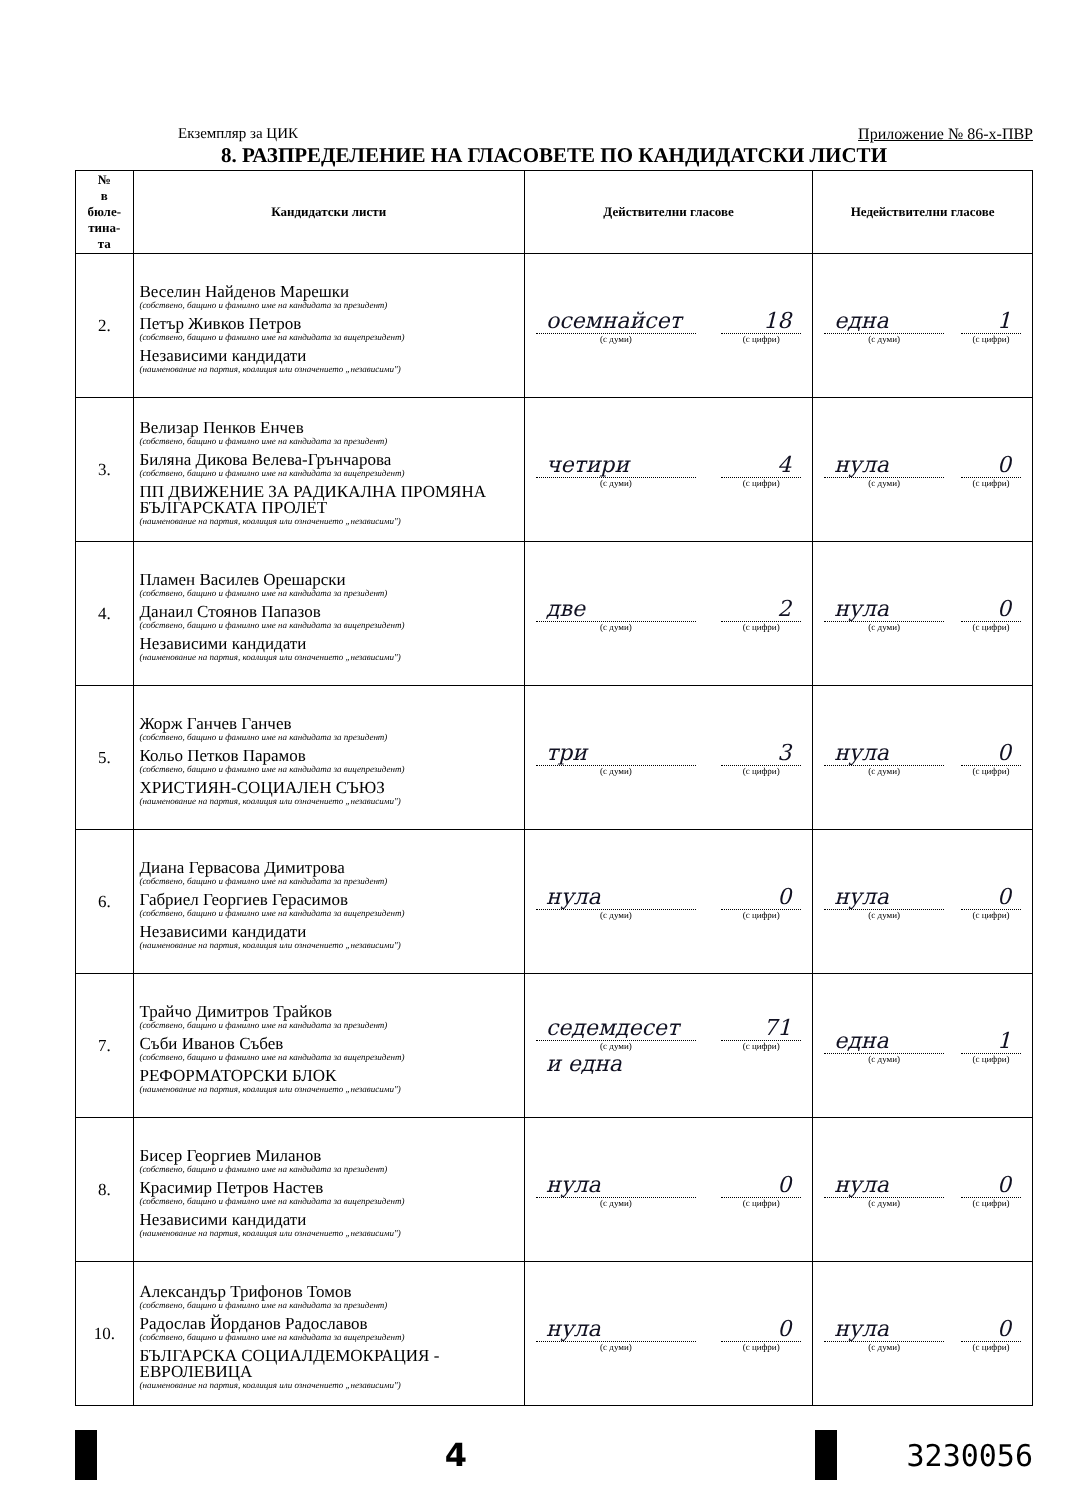Екземпляр за ЦИК Приложение № 86-х-ПВР
8. РАЗПРЕДЕЛЕНИЕ НА ГЛАСОВЕТЕ ПО КАНДИДАТСКИ ЛИСТИ
| № в бюле- тина- та | Кандидатски листи | Действителни гласове | Недействителни гласове |
| --- | --- | --- | --- |
| 2. | Веселин Найденов Марешки (собствено, бащино и фамилно име на кандидата за президент) Петър Живков Петров (собствено, бащино и фамилно име на кандидата за вицепрезидент) Независими кандидати (наименование на партия, коалиция или означението „независими") | осемнайсет 18 (с думи) (с цифри) | една 1 (с думи) (с цифри) |
| 3. | Велизар Пенков Енчев (собствено, бащино и фамилно име на кандидата за президент) Биляна Дикова Велева-Грънчарова (собствено, бащино и фамилно име на кандидата за вицепрезидент) ПП ДВИЖЕНИЕ ЗА РАДИКАЛНА ПРОМЯНА БЪЛГАРСКАТА ПРОЛЕТ (наименование на партия, коалиция или означението „независими") | четири 4 (с думи) (с цифри) | нула 0 (с думи) (с цифри) |
| 4. | Пламен Василев Орешарски (собствено, бащино и фамилно име на кандидата за президент) Данаил Стоянов Папазов (собствено, бащино и фамилно име на кандидата за вицепрезидент) Независими кандидати (наименование на партия, коалиция или означението „независими") | две 2 (с думи) (с цифри) | нула 0 (с думи) (с цифри) |
| 5. | Жорж Ганчев Ганчев (собствено, бащино и фамилно име на кандидата за президент) Кольо Петков Парамов (собствено, бащино и фамилно име на кандидата за вицепрезидент) ХРИСТИЯН-СОЦИАЛЕН СЪЮЗ (наименование на партия, коалиция или означението „независими") | три 3 (с думи) (с цифри) | нула 0 (с думи) (с цифри) |
| 6. | Диана Гервасова Димитрова (собствено, бащино и фамилно име на кандидата за президент) Габриел Георгиев Герасимов (собствено, бащино и фамилно име на кандидата за вицепрезидент) Независими кандидати (наименование на партия, коалиция или означението „независими") | нула 0 (с думи) (с цифри) | нула 0 (с думи) (с цифри) |
| 7. | Трайчо Димитров Трайков (собствено, бащино и фамилно име на кандидата за президент) Съби Иванов Събев (собствено, бащино и фамилно име на кандидата за вицепрезидент) РЕФОРМАТОРСКИ БЛОК (наименование на партия, коалиция или означението „независими") | седемдесет 71 (с думи) (с цифри) и една | една 1 (с думи) (с цифри) |
| 8. | Бисер Георгиев Миланов (собствено, бащино и фамилно име на кандидата за президент) Красимир Петров Настев (собствено, бащино и фамилно име на кандидата за вицепрезидент) Независими кандидати (наименование на партия, коалиция или означението „независими") | нула 0 (с думи) (с цифри) | нула 0 (с думи) (с цифри) |
| 10. | Александър Трифонов Томов (собствено, бащино и фамилно име на кандидата за президент) Радослав Йорданов Радославов (собствено, бащино и фамилно име на кандидата за вицепрезидент) БЪЛГАРСКА СОЦИАЛДЕМОКРАЦИЯ - ЕВРОЛЕВИЦА (наименование на партия, коалиция или означението „независими") | нула 0 (с думи) (с цифри) | нула 0 (с думи) (с цифри) |
4 3230056